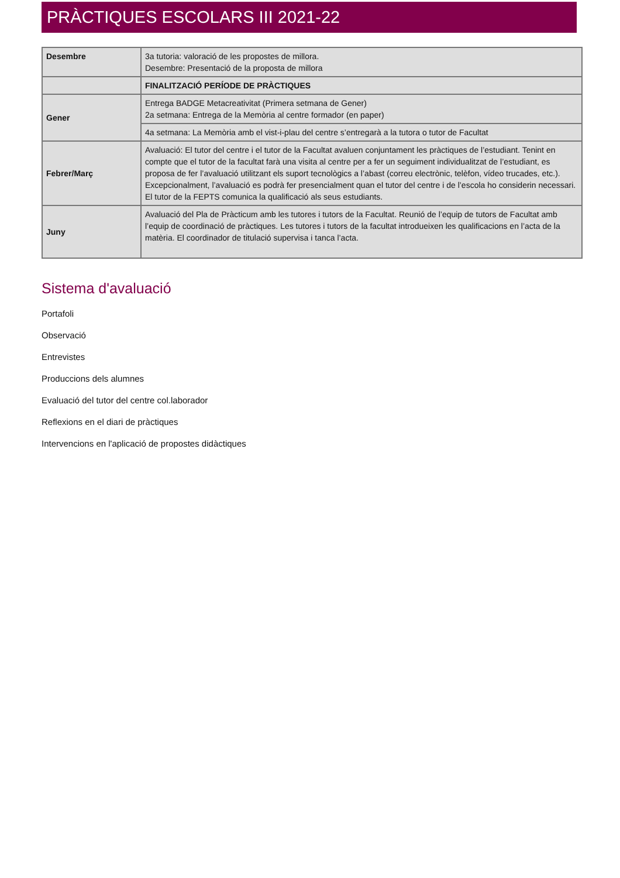PRÀCTIQUES ESCOLARS III 2021-22
| Desembre | 3a tutoria: valoració de les propostes de millora. Desembre: Presentació de la proposta de millora |
| | FINALITZACIÓ PERÍODE DE PRÀCTIQUES |
| Gener | Entrega BADGE Metacreativitat (Primera setmana de Gener) 2a setmana: Entrega de la Memòria al centre formador (en paper) |
| | 4a setmana: La Memòria amb el vist-i-plau del centre s’entregarà a la tutora o tutor de Facultat |
| Febrer/Març | Avaluació: El tutor del centre i el tutor de la Facultat avaluen conjuntament les pràctiques de l’estudiant. Tenint en compte que el tutor de la facultat farà una visita al centre per a fer un seguiment individualitzat de l’estudiant, es proposa de fer l’avaluació utilitzant els suport tecnològics a l’abast (correu electrònic, telèfon, vídeo trucades, etc.). Excepcionalment, l’avaluació es podrà fer presencialment quan el tutor del centre i de l’escola ho considerin necessari. El tutor de la FEPTS comunica la qualificació als seus estudiants. |
| Juny | Avaluació del Pla de Pràcticum amb les tutores i tutors de la Facultat. Reunió de l’equip de tutors de Facultat amb l’equip de coordinació de pràctiques. Les tutores i tutors de la facultat introdueixen les qualificacions en l’acta de la matèria. El coordinador de titulació supervisa i tanca l’acta. |
Sistema d'avaluació
Portafoli
Observació
Entrevistes
Produccions dels alumnes
Evaluació del tutor del centre col.laborador
Reflexions en el diari de pràctiques
Intervencions en l'aplicació de propostes didàctiques